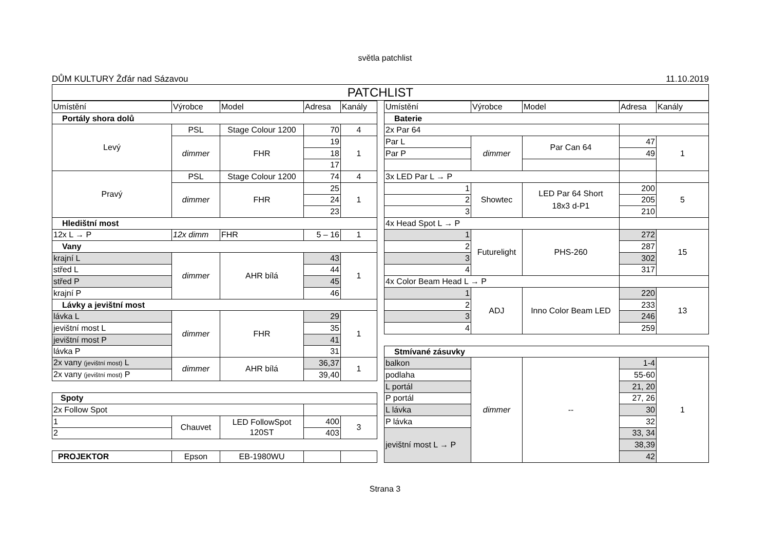světla patchlist
DŮM KULTURY Žďár nad Sázavou 11.10.2019
PATCHLIST
| Umístění | Výrobce | Model | Adresa | Kanály |
| --- | --- | --- | --- | --- |
| Portály shora dolů | | | | |
| Levý | PSL | Stage Colour 1200 | 70 | 4 |
| | dimmer | FHR | 19 | 1 |
| | | | 18 | |
| | | | 17 | |
| Pravý | PSL | Stage Colour 1200 | 74 | 4 |
| | dimmer | FHR | 25 | 1 |
| | | | 24 | |
| | | | 23 | |
| Hledištní most | | | | |
| 12x L → P | 12x dimm | FHR | 5 – 16 | 1 |
| Vany | | | | |
| krajní L | dimmer | AHR bílá | 43 | 1 |
| střed L | | | 44 | |
| střed P | | | 45 | |
| krajní P | | | 46 | |
| Lávky a jevištní most | | | | |
| lávka L | dimmer | FHR | 29 | 1 |
| jevištní most L | | | 35 | |
| jevištní most P | | | 41 | |
| lávka P | | | 31 | |
| 2x vany (jevištní most) L | dimmer | AHR bílá | 36,37 | 1 |
| 2x vany (jevištní most) P | | | 39,40 | |
| Spoty | | | | |
| 2x Follow Spot | | | | |
| 1 | Chauvet | LED FollowSpot 120ST | 400 | 3 |
| 2 | | | 403 | |
| PROJEKTOR | Epson | EB-1980WU | | |
| Umístění | Výrobce | Model | Adresa | Kanály |
| --- | --- | --- | --- | --- |
| Baterie | | | | |
| 2x Par 64 | | | | |
| Par L | dimmer | Par Can 64 | 47 | 1 |
| Par P | | | 49 | |
| 3x LED Par L → P | | | | |
| 1 | Showtec | LED Par 64 Short 18x3 d-P1 | 200 | 5 |
| 2 | | | 205 | |
| 3 | | | 210 | |
| 4x Head Spot L → P | | | | |
| 1 | Futurelight | PHS-260 | 272 | 15 |
| 2 | | | 287 | |
| 3 | | | 302 | |
| 4 | | | 317 | |
| 4x Color Beam Head L → P | | | | |
| 1 | ADJ | Inno Color Beam LED | 220 | 13 |
| 2 | | | 233 | |
| 3 | | | 246 | |
| 4 | | | 259 | |
| Stmívané zásuvky | | | | |
| balkon | dimmer | -- | 1-4 | 1 |
| podlaha | | | 55-60 | |
| L portál | | | 21, 20 | |
| P portál | | | 27, 26 | |
| L lávka | | | 30 | |
| P lávka | | | 32 | |
| jevištní most L → P | | | 33, 34 | |
| | | | 38,39 | |
| | | | 42 | |
Strana 3